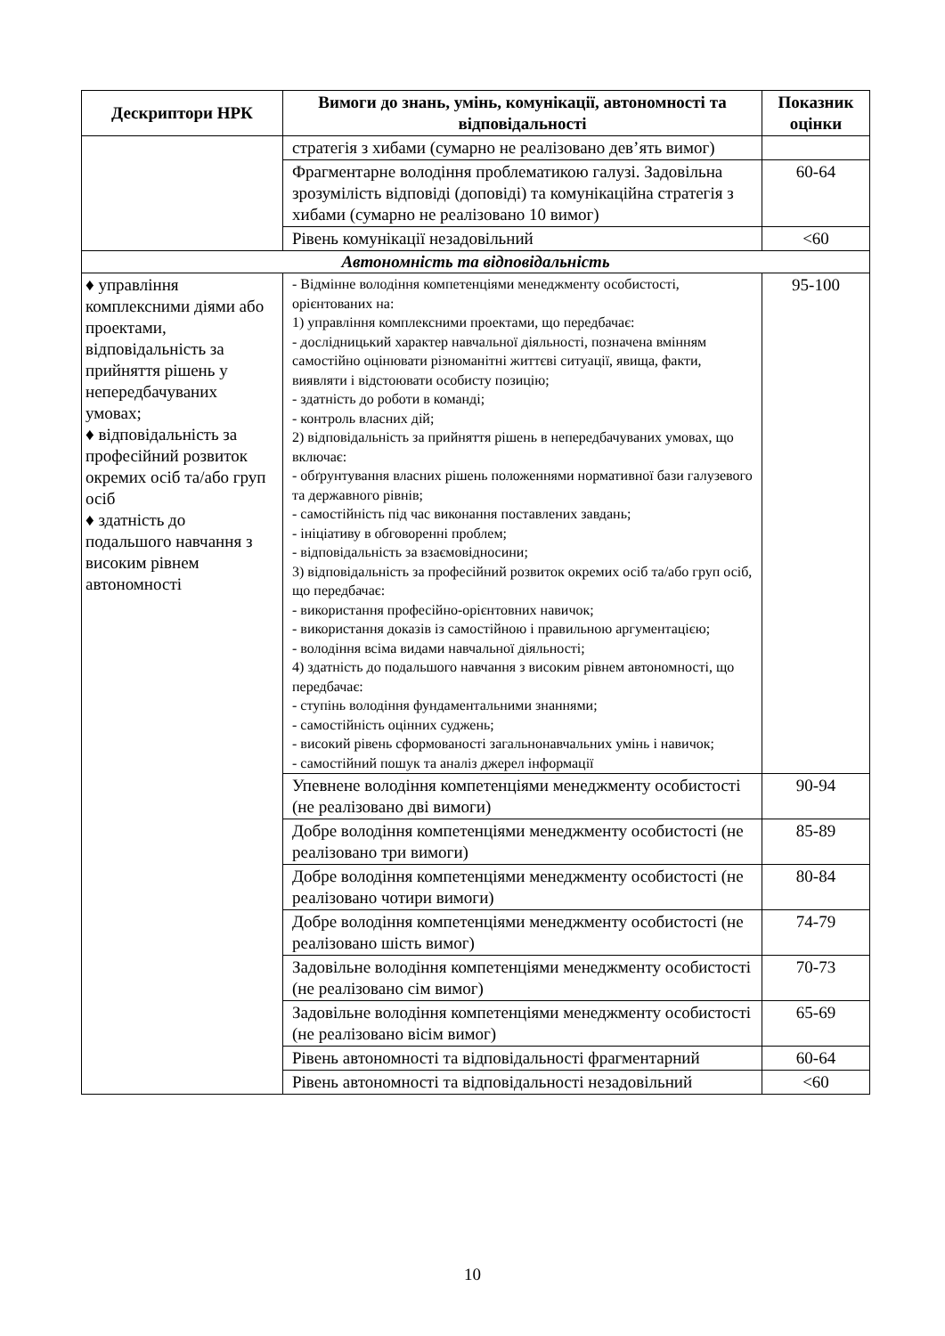| Дескриптори НРК | Вимоги до знань, умінь, комунікації, автономності та відповідальності | Показник оцінки |
| --- | --- | --- |
| | стратегія з хибами (сумарно не реалізовано дев’ять вимог) | |
| | Фрагментарне володіння проблематикою галузі. Задовільна зрозумілість відповіді (доповіді) та комунікаційна стратегія з хибами (сумарно не реалізовано 10 вимог) | 60-64 |
| | Рівень комунікації незадовільний | <60 |
| Автономність та відповідальність | | |
| ♦ управління комплексними діями або проектами, відповідальність за прийняття рішень у непередбачуваних умовах; ♦ відповідальність за професійний розвиток окремих осіб та/або груп осіб ♦ здатність до подальшого навчання з високим рівнем автономності | - Відмінне володіння компетенціями менеджменту особистості, орієнтованих на: 1) управління комплексними проектами, що передбачає: - дослідницький характер навчальної діяльності, позначена вмінням самостійно оцінювати різноманітні життєві ситуації, явища, факти, виявляти і відстоювати особисту позицію; - здатність до роботи в команді; - контроль власних дій; 2) відповідальність за прийняття рішень в непередбачуваних умовах, що включає: - обґрунтування власних рішень положеннями нормативної бази галузевого та державного рівнів; - самостійність під час виконання поставлених завдань; - ініціативу в обговоренні проблем; - відповідальність за взаємовідносини; 3) відповідальність за професійний розвиток окремих осіб та/або груп осіб, що передбачає: - використання професійно-орієнтовних навичок; - використання доказів із самостійною і правильною аргументацією; - володіння всіма видами навчальної діяльності; 4) здатність до подальшого навчання з високим рівнем автономності, що передбачає: - ступінь володіння фундаментальними знаннями; - самостійність оцінних суджень; - високий рівень сформованості загальнонавчальних умінь і навичок; - самостійний пошук та аналіз джерел інформації | 95-100 |
| | Упевнене володіння компетенціями менеджменту особистості (не реалізовано дві вимоги) | 90-94 |
| | Добре володіння компетенціями менеджменту особистості (не реалізовано три вимоги) | 85-89 |
| | Добре володіння компетенціями менеджменту особистості (не реалізовано чотири вимоги) | 80-84 |
| | Добре володіння компетенціями менеджменту особистості (не реалізовано шість вимог) | 74-79 |
| | Задовільне володіння компетенціями менеджменту особистості (не реалізовано сім вимог) | 70-73 |
| | Задовільне володіння компетенціями менеджменту особистості (не реалізовано вісім вимог) | 65-69 |
| | Рівень автономності та відповідальності фрагментарний | 60-64 |
| | Рівень автономності та відповідальності незадовільний | <60 |
10